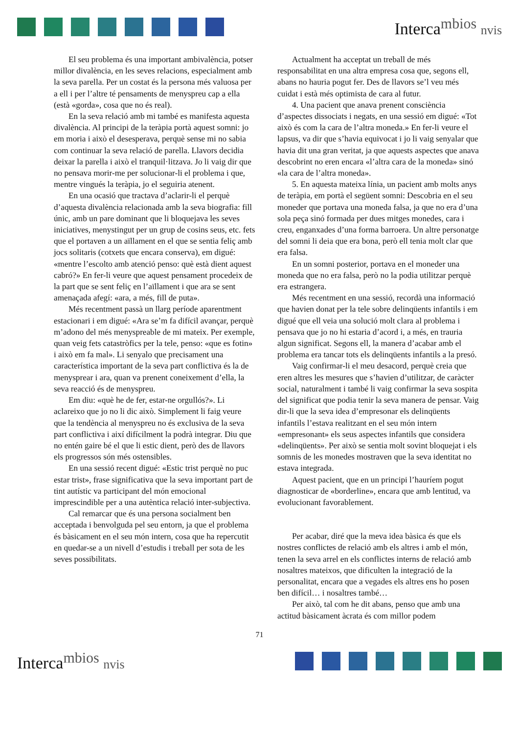Interca<sup>mbios</sup> nvis
El seu problema és una important ambivalència, potser millor divalència, en les seves relacions, especialment amb la seva parella. Per un costat és la persona més valuosa per a ell i per l’altre té pensaments de menyspreu cap a ella (està «gorda», cosa que no és real).
En la seva relació amb mi també es manifesta aquesta divalència. Al principi de la teràpia portà aquest somni: jo em moria i això el desesperava, perquè sense mi no sabia com continuar la seva relació de parella. Llavors decidia deixar la parella i això el tranquil·litzava. Jo li vaig dir que no pensava morir-me per solucionar-li el problema i que, mentre vingués la teràpia, jo el seguiria atenent.
En una ocasió que tractava d’aclarir-li el perquè d’aquesta divalència relacionada amb la seva biografia: fill únic, amb un pare dominant que li bloquejava les seves iniciatives, menystingut per un grup de cosins seus, etc. fets que el portaven a un aïllament en el que se sentia feliç amb jocs solitaris (cotxets que encara conserva), em digué: «mentre l’escolto amb atenció penso: què està dient aquest cabró?» En fer-li veure que aquest pensament procedeix de la part que se sent feliç en l’aïllament i que ara se sent amenaçada afegí: «ara, a més, fill de puta».
Més recentment passà un llarg període aparentment estacionari i em digué: «Ara se’m fa difícil avançar, perquè m’adono del més menyspreable de mi mateix. Per exemple, quan veig fets catastròfics per la tele, penso: «que es fotin» i això em fa mal». Li senyalo que precisament una característica important de la seva part conflictiva és la de menysprear i ara, quan va prenent coneixement d’ella, la seva reacció és de menyspreu.
Em diu: «què he de fer, estar-ne orgullós?». Li aclareixo que jo no li dic això. Simplement li faig veure que la tendència al menyspreu no és exclusiva de la seva part conflictiva i així difícilment la podrà integrar. Diu que no entén gaire bé el que li estic dient, però des de llavors els progressos són més ostensibles.
En una sessió recent digué: «Estic trist perquè no puc estar trist», frase significativa que la seva important part de tint autístic va participant del món emocional imprescindible per a una autèntica relació inter-subjectiva.
Cal remarcar que és una persona socialment ben acceptada i benvolguda pel seu entorn, ja que el problema és bàsicament en el seu món intern, cosa que ha repercutit en quedar-se a un nivell d’estudis i treball per sota de les seves possibilitats.
Actualment ha acceptat un treball de més responsabilitat en una altra empresa cosa que, segons ell, abans no hauria pogut fer. Des de llavors se’l veu més cuidat i està més optimista de cara al futur.
4. Una pacient que anava prenent consciència d’aspectes dissociats i negats, en una sessió em digué: «Tot això és com la cara de l’altra moneda.» En fer-li veure el lapsus, va dir que s’havia equivocat i jo li vaig senyalar que havia dit una gran veritat, ja que aquests aspectes que anava descobrint no eren encara «l’altra cara de la moneda» sinó «la cara de l’altra moneda».
5. En aquesta mateixa línia, un pacient amb molts anys de teràpia, em portà el següent somni: Descobria en el seu moneder que portava una moneda falsa, ja que no era d’una sola peça sinó formada per dues mitges monedes, cara i creu, enganxades d’una forma barroera. Un altre personatge del somni li deia que era bona, però ell tenia molt clar que era falsa.
En un somni posterior, portava en el moneder una moneda que no era falsa, però no la podia utilitzar perquè era estrangera.
Més recentment en una sessió, recordà una informació que havien donat per la tele sobre delinqüents infantils i em digué que ell veia una solució molt clara al problema i pensava que jo no hi estaria d’acord i, a més, en trauria algun significat. Segons ell, la manera d’acabar amb el problema era tancar tots els delinqüents infantils a la presó.
Vaig confirmar-li el meu desacord, perquè creia que eren altres les mesures que s’havien d’utilitzar, de caràcter social, naturalment i també li vaig confirmar la seva sospita del significat que podia tenir la seva manera de pensar. Vaig dir-li que la seva idea d’empresonar els delinqüents infantils l’estava realitzant en el seu món intern «empresonant» els seus aspectes infantils que considera «delinqüents». Per això se sentia molt sovint bloquejat i els somnis de les monedes mostraven que la seva identitat no estava integrada.
Aquest pacient, que en un principi l’hauríem pogut diagnosticar de «borderline», encara que amb lentitud, va evolucionant favorablement.
Per acabar, diré que la meva idea bàsica és que els nostres conflictes de relació amb els altres i amb el món, tenen la seva arrel en els conflictes interns de relació amb nosaltres mateixos, que dificulten la integració de la personalitat, encara que a vegades els altres ens ho posen ben difícil… i nosaltres també…
Per això, tal com he dit abans, penso que amb una actitud bàsicament àcrata és com millor podem
71
Interca<sup>mbios</sup> nvis